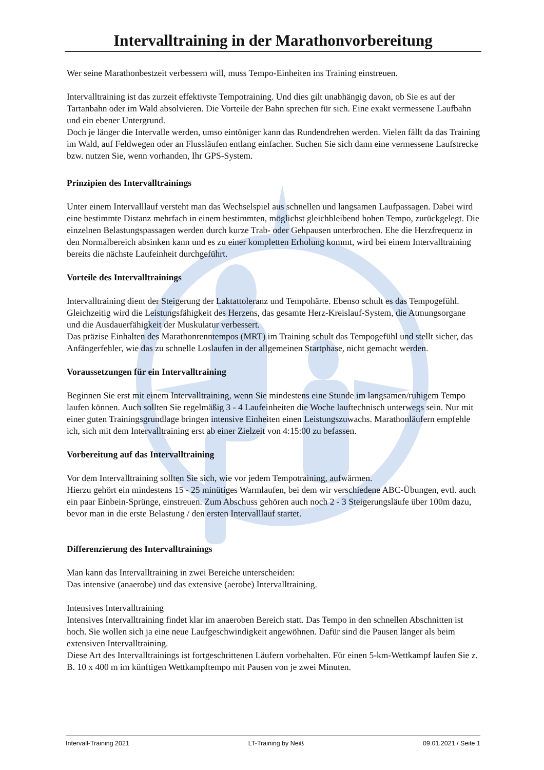Intervalltraining in der Marathonvorbereitung
Wer seine Marathonbestzeit verbessern will, muss Tempo-Einheiten ins Training einstreuen.
Intervalltraining ist das zurzeit effektivste Tempotraining. Und dies gilt unabhängig davon, ob Sie es auf der Tartanbahn oder im Wald absolvieren. Die Vorteile der Bahn sprechen für sich. Eine exakt vermessene Laufbahn und ein ebener Untergrund.
Doch je länger die Intervalle werden, umso eintöniger kann das Rundendrehen werden. Vielen fällt da das Training im Wald, auf Feldwegen oder an Flussläufen entlang einfacher. Suchen Sie sich dann eine vermessene Laufstrecke bzw. nutzen Sie, wenn vorhanden, Ihr GPS-System.
Prinzipien des Intervalltrainings
Unter einem Intervalllauf versteht man das Wechselspiel aus schnellen und langsamen Laufpassagen. Dabei wird eine bestimmte Distanz mehrfach in einem bestimmten, möglichst gleichbleibend hohen Tempo, zurückgelegt. Die einzelnen Belastungspassagen werden durch kurze Trab- oder Gehpausen unterbrochen. Ehe die Herzfrequenz in den Normalbereich absinken kann und es zu einer kompletten Erholung kommt, wird bei einem Intervalltraining bereits die nächste Laufeinheit durchgeführt.
Vorteile des Intervalltrainings
Intervalltraining dient der Steigerung der Laktattoleranz und Tempohärte. Ebenso schult es das Tempogefühl. Gleichzeitig wird die Leistungsfähigkeit des Herzens, das gesamte Herz-Kreislauf-System, die Atmungsorgane und die Ausdauerfähigkeit der Muskulatur verbessert.
Das präzise Einhalten des Marathonrenntempos (MRT) im Training schult das Tempogefühl und stellt sicher, das Anfängerfehler, wie das zu schnelle Loslaufen in der allgemeinen Startphase, nicht gemacht werden.
Voraussetzungen für ein Intervalltraining
Beginnen Sie erst mit einem Intervalltraining, wenn Sie mindestens eine Stunde im langsamen/ruhigem Tempo laufen können. Auch sollten Sie regelmäßig 3 - 4 Laufeinheiten die Woche lauftechnisch unterwegs sein. Nur mit einer guten Trainingsgrundlage bringen intensive Einheiten einen Leistungszuwachs. Marathonläufern empfehle ich, sich mit dem Intervalltraining erst ab einer Zielzeit von 4:15:00 zu befassen.
Vorbereitung auf das Intervalltraining
Vor dem Intervalltraining sollten Sie sich, wie vor jedem Tempotraining, aufwärmen.
Hierzu gehört ein mindestens 15 - 25 minütiges Warmlaufen, bei dem wir verschiedene ABC-Übungen, evtl. auch ein paar Einbein-Sprünge, einstreuen. Zum Abschuss gehören auch noch 2 - 3 Steigerungsläufe über 100m dazu, bevor man in die erste Belastung / den ersten Intervalllauf startet.
Differenzierung des Intervalltrainings
Man kann das Intervalltraining in zwei Bereiche unterscheiden:
Das intensive (anaerobe) und das extensive (aerobe) Intervalltraining.
Intensives Intervalltraining
Intensives Intervalltraining findet klar im anaeroben Bereich statt. Das Tempo in den schnellen Abschnitten ist hoch. Sie wollen sich ja eine neue Laufgeschwindigkeit angewöhnen. Dafür sind die Pausen länger als beim extensiven Intervalltraining.
Diese Art des Intervalltrainings ist fortgeschrittenen Läufern vorbehalten. Für einen 5-km-Wettkampf laufen Sie z. B. 10 x 400 m im künftigen Wettkampftempo mit Pausen von je zwei Minuten.
Intervall-Training 2021 LT-Training by Neiß 09.01.2021 / Seite 1